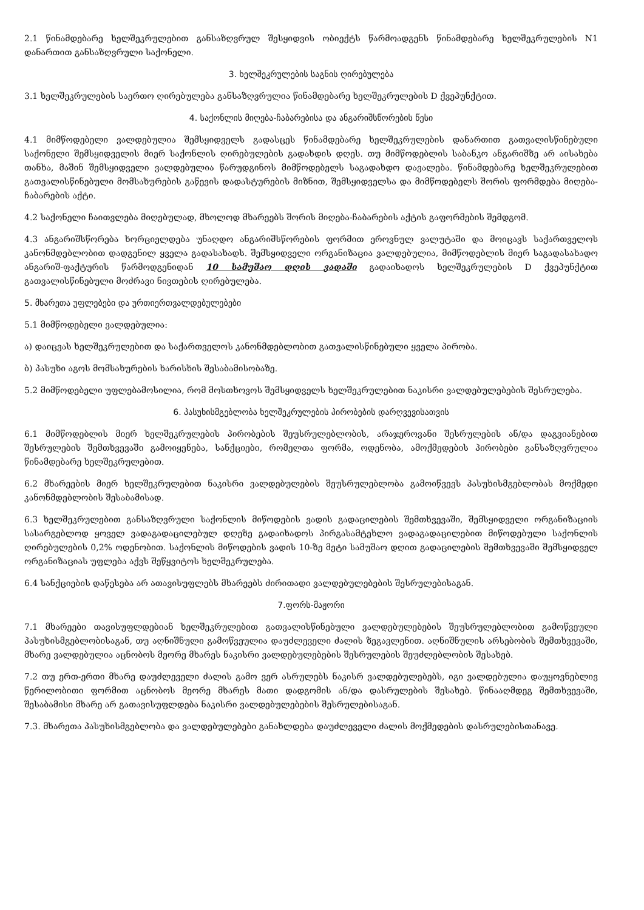2.1 წინამდებარე ხელშეკრულებით განსაზღვრულ შესყიდვის ობიექტს წარმოადგენს წინამდებარე ხელშეკრულების N1 დანართით განსაზღვრული საქონელი.
3. ხელშეკრულების საგნის ღირებულება
3.1 ხელშეკრულების საერთო ღირებულება განსაზღვრულია წინამდებარე ხელშეკრულების D ქვეპუნქტით.
4. საქონლის მიღება-ჩაბარებისა და ანგარიშსწორების წესი
4.1 მიმწოდებელი ვალდებულია შემსყიდველს გადასცეს წინამდებარე ხელშეკრულების დანართით გათვალისწინებული საქონელი შემსყიდველის მიერ საქონლის ღირებულების გადახდის დღეს. თუ მიმწოდებლის საბანკო ანგარიშზე არ აისახება თანხა, მაშინ შემსყიდველი ვალდებულია წარუდგინოს მიმწოდებელს საგადახდო დავალება. წინამდებარე ხელშეკრულებით გათვალისწინებული მომსახურების გაწევის დადასტურების მიზნით, შემსყიდველსა და მიმწოდებელს შორის ფორმდება მიღება-ჩაბარების აქტი.
4.2 საქონელი ჩაითვლება მიღებულად, მხოლოდ მხარეებს შორის მიღება-ჩაბარების აქტის გაფორმების შემდგომ.
4.3 ანგარიშსწორება ხორციელდება უნაღდო ანგარიშსწორების ფორმით ეროვნულ ვალუტაში და მოიცავს საქართველოს კანონმდებლობით დადგენილ ყველა გადასახადს. შემსყიდველი ორგანიზაცია ვალდებულია, მიმწოდებლის მიერ საგადასახადო ანგარიშ-ფაქტურის წარმოდგენიდან 10 სამუშაო დღის ვადაში გადაიხადოს ხელშეკრულების D ქვეპუნქტით გათვალისწინებული მოძრავი ნივთების ღირებულება.
5. მხარეთა უფლებები და ურთიერთვალდებულებები
5.1 მიმწოდებელი ვალდებულია:
ა) დაიცვას ხელშეკრულებით და საქართველოს კანონმდებლობით გათვალისწინებული ყველა პირობა.
ბ) პასუხი აგოს მომსახურების ხარისხის შესაბამისობაზე.
5.2 მიმწოდებელი უფლებამოსილია, რომ მოსთხოვოს შემსყიდველს ხელშეკრულებით ნაკისრი ვალდებულებების შესრულება.
6. პასუხისმგებლობა ხელშეკრულების პირობების დარღვევისათვის
6.1 მიმწოდებლის მიერ ხელშეკრულების პირობების შეუსრულებლობის, არაჯეროვანი შესრულების ან/და დაგვიანებით შესრულების შემთხვევაში გამოიყენება, სანქციები, რომელთა ფორმა, ოდენობა, ამოქმედების პირობები განსაზღვრულია წინამდებარე ხელშეკრულებით.
6.2 მხარეების მიერ ხელშეკრულებით ნაკისრი ვალდებულების შეუსრულებლობა გამოიწვევს პასუხისმგებლობას მოქმედი კანონმდებლობის შესაბამისად.
6.3 ხელშეკრულებით განსაზღვრული საქონლის მიწოდების ვადის გადაცილების შემთხვევაში, შემსყიდველი ორგანიზაციის სასარგებლოდ ყოველ ვადაგადაცილებულ დღეზე გადაიხადოს პირგასამტეხლო ვადაგადაცილებით მიწოდებული საქონლის ღირებულების 0,2% ოდენობით. საქონლის მიწოდების ვადის 10-ზე მეტი სამუშაო დღით გადაცილების შემთხვევაში შემსყიდველ ორგანიზაციას უფლება აქვს შეწყვიტოს ხელშეკრულება.
6.4 სანქციების დაწესება არ ათავისუფლებს მხარეებს ძირითადი ვალდებულებების შესრულებისაგან.
7.ფორს-მაჟორი
7.1 მხარეები თავისუფლდებიან ხელშეკრულებით გათვალისწინებული ვალდებულებების შეუსრულებლობით გამოწვეული პასუხისმგებლობისაგან, თუ აღნიშნული გამოწვეულია დაუძლეველი ძალის ზეგავლენით. აღნიშნულის არსებობის შემთხვევაში, მხარე ვალდებულია აცნობოს მეორე მხარეს ნაკისრი ვალდებულებების შესრულების შეუძლებლობის შესახებ.
7.2 თუ ერთ-ერთი მხარე დაუძლეველი ძალის გამო ვერ ასრულებს ნაკისრ ვალდებულებებს, იგი ვალდებულია დაუყოვნებლივ წერილობითი ფორმით აცნობოს მეორე მხარეს მათი დადგომის ან/და დასრულების შესახებ. წინააღმდეგ შემთხვევაში, შესაბამისი მხარე არ გათავისუფლდება ნაკისრი ვალდებულებების შესრულებისაგან.
7.3. მხარეთა პასუხისმგებლობა და ვალდებულებები განახლდება დაუძლეველი ძალის მოქმედების დასრულებისთანავე.